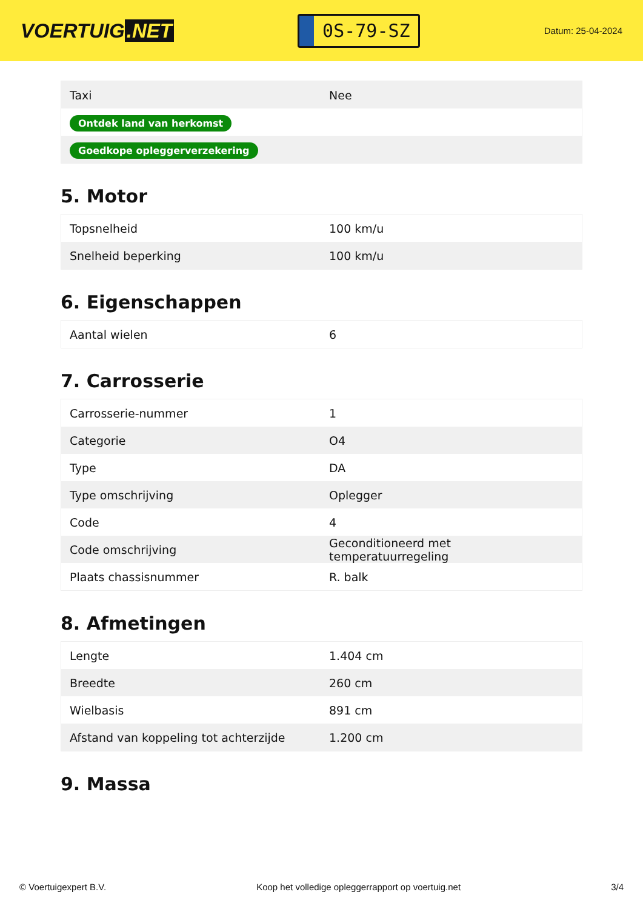VOERTUIG.NET
0S-79-SZ
Datum: 25-04-2024
| Taxi | Nee |
| Ontdek land van herkomst | |
| Goedkope opleggerverzekering | |
5. Motor
| Topsnelheid | 100 km/u |
| Snelheid beperking | 100 km/u |
6. Eigenschappen
| Aantal wielen | 6 |
7. Carrosserie
| Carrosserie-nummer | 1 |
| Categorie | O4 |
| Type | DA |
| Type omschrijving | Oplegger |
| Code | 4 |
| Code omschrijving | Geconditioneerd met temperatuurregeling |
| Plaats chassisnummer | R. balk |
8. Afmetingen
| Lengte | 1.404 cm |
| Breedte | 260 cm |
| Wielbasis | 891 cm |
| Afstand van koppeling tot achterzijde | 1.200 cm |
9. Massa
© Voertuigexpert B.V. Koop het volledige opleggerrapport op voertuig.net 3/4